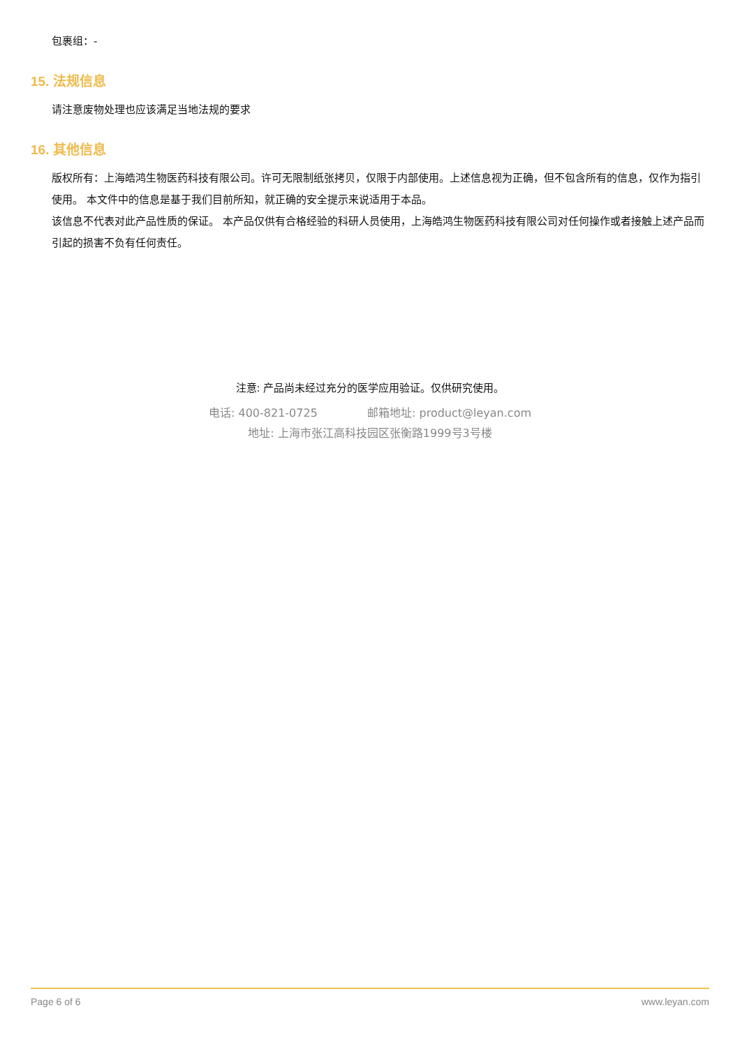包裹组：-
15. 法规信息
请注意废物处理也应该满足当地法规的要求
16. 其他信息
版权所有：上海皓鸿生物医药科技有限公司。许可无限制纸张拷贝，仅限于内部使用。上述信息视为正确，但不包含所有的信息，仅作为指引使用。 本文件中的信息是基于我们目前所知，就正确的安全提示来说适用于本品。
该信息不代表对此产品性质的保证。 本产品仅供有合格经验的科研人员使用，上海皓鸿生物医药科技有限公司对任何操作或者接触上述产品而引起的损害不负有任何责任。
注意: 产品尚未经过充分的医学应用验证。仅供研究使用。
电话: 400-821-0725 邮箱地址: product@leyan.com
地址: 上海市张江高科技园区张衡路1999号3号楼
Page 6 of 6 www.leyan.com